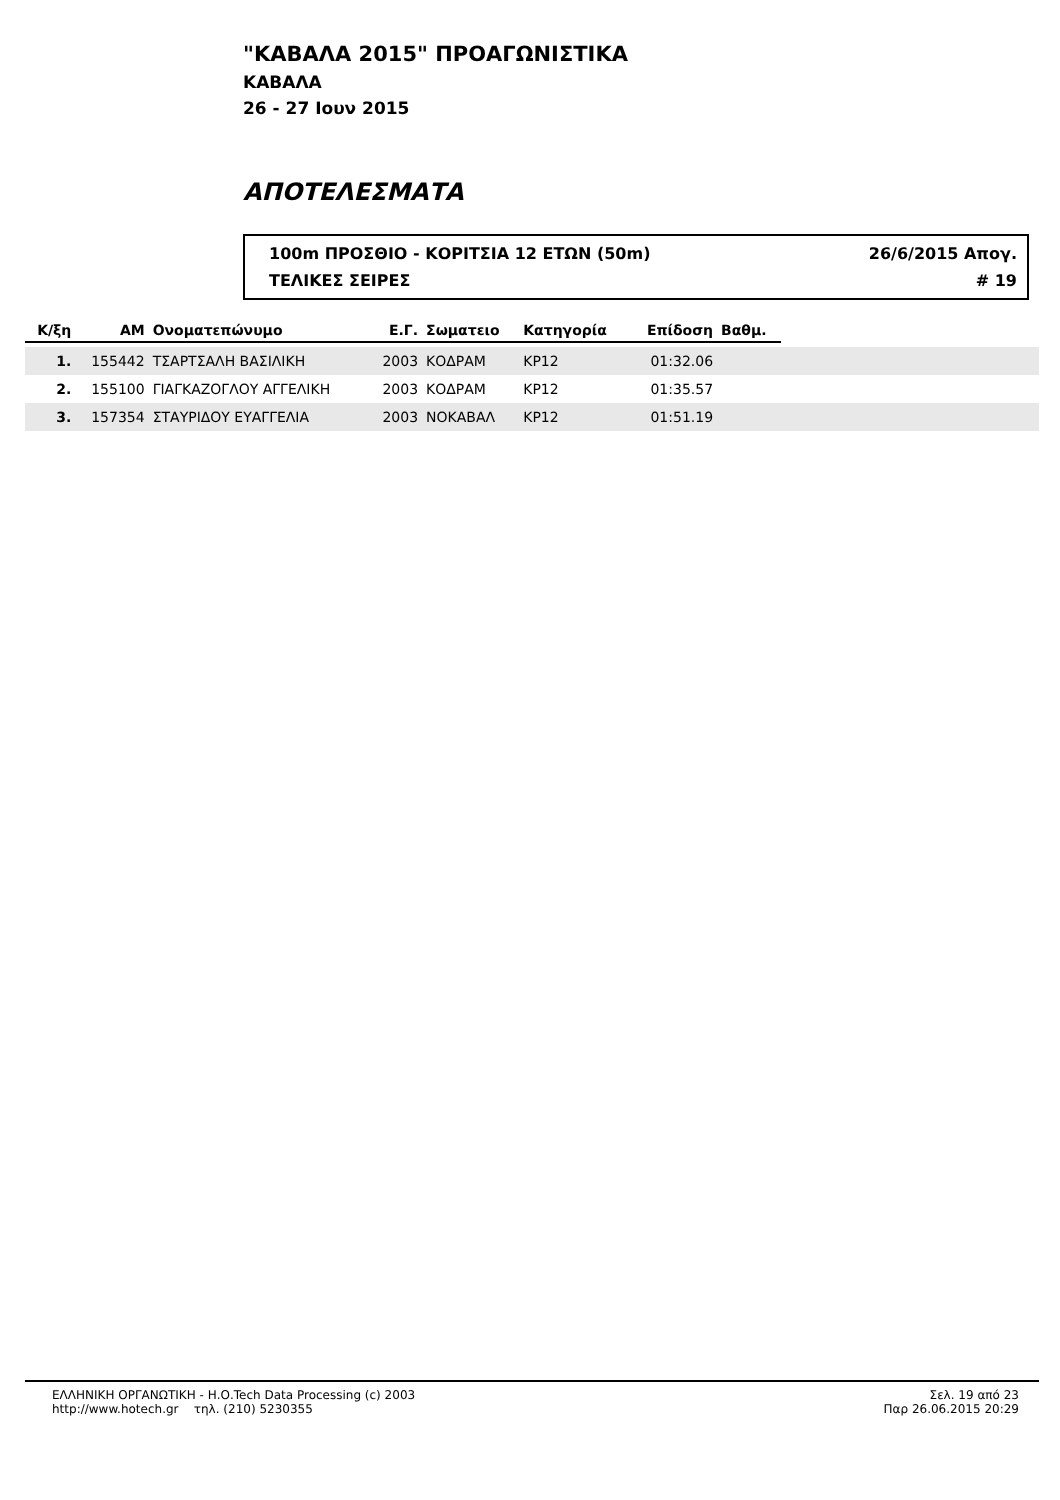"ΚΑΒΑΛΑ 2015" ΠΡΟΑΓΩΝΙΣΤΙΚΑ
ΚΑΒΑΛΑ
26 - 27 Ιουν 2015
ΑΠΟΤΕΛΕΣΜΑΤΑ
100m ΠΡΟΣΘΙΟ - ΚΟΡΙΤΣΙΑ 12 ΕΤΩΝ (50m) 26/6/2015 Απογ.
ΤΕΛΙΚΕΣ ΣΕΙΡΕΣ # 19
| Κ/ξη | ΑΜ | Ονοματεπώνυμο | Ε.Γ. | Σωματειο | Κατηγορία | Επίδοση | Βαθμ. | |
| --- | --- | --- | --- | --- | --- | --- | --- | --- |
| 1. | 155442 | ΤΣΑΡΤΣΑΛΗ ΒΑΣΙΛΙΚΗ | 2003 | ΚΟΔΡΑΜ | ΚΡ12 | 01:32.06 | | |
| 2. | 155100 | ΓΙΑΓΚΑΖΟΓΛΟΥ ΑΓΓΕΛΙΚΗ | 2003 | ΚΟΔΡΑΜ | ΚΡ12 | 01:35.57 | | |
| 3. | 157354 | ΣΤΑΥΡΙΔΟΥ ΕΥΑΓΓΕΛΙΑ | 2003 | ΝΟΚΑΒΑΛ | ΚΡ12 | 01:51.19 | | |
ΕΛΛΗΝΙΚΗ ΟΡΓΑΝΩΤΙΚΗ - Η.Ο.Tech Data Processing (c) 2003
http://www.hotech.gr τηλ. (210) 5230355
Σελ. 19 από 23
Παρ 26.06.2015 20:29